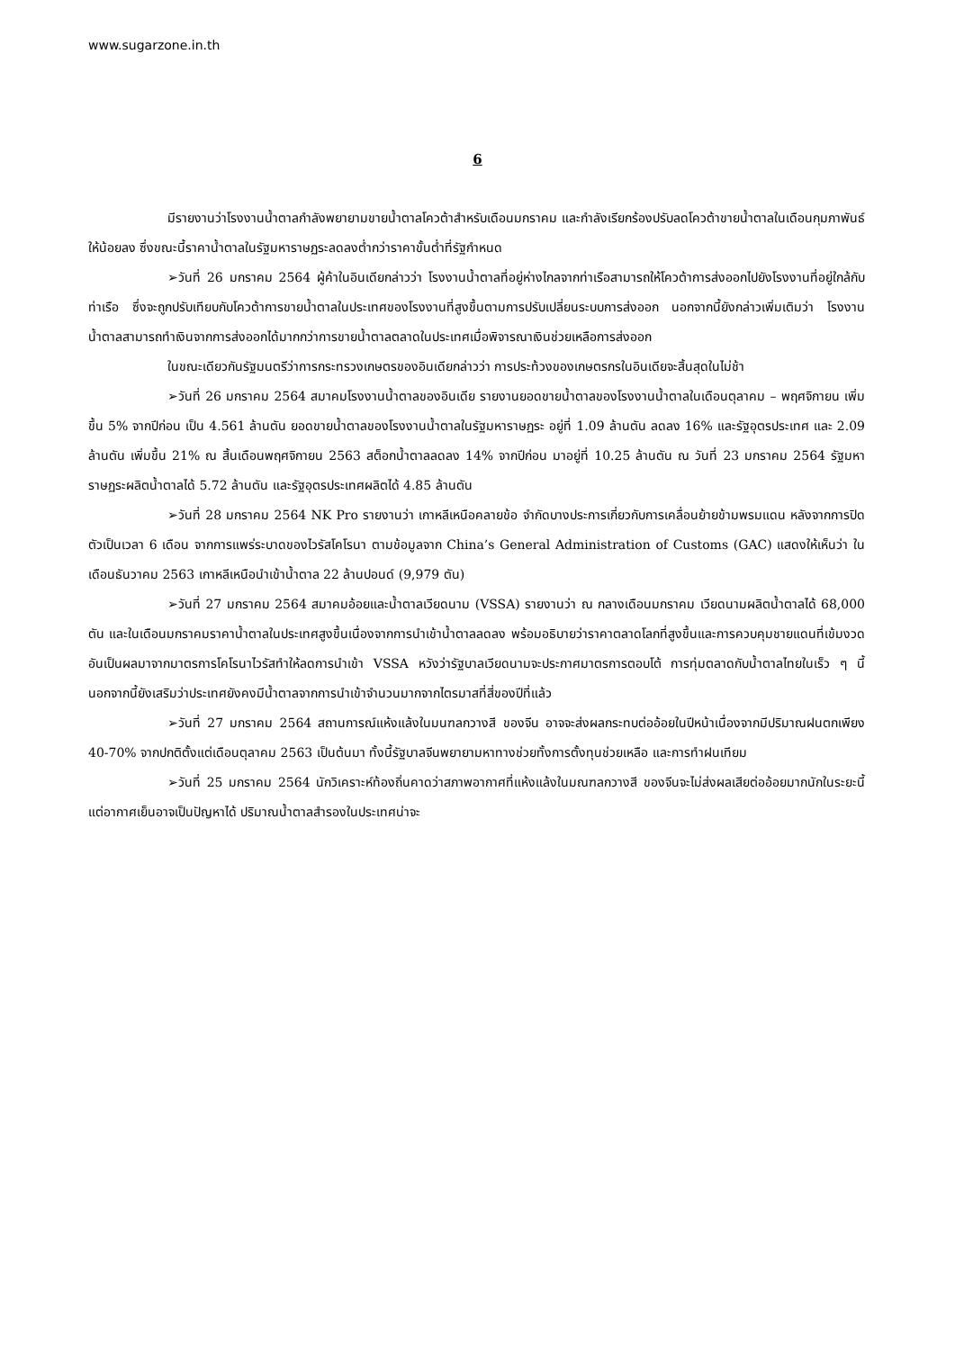www.sugarzone.in.th
6
มีรายงานว่าโรงงานน้ำตาลกำลังพยายามขายน้ำตาลโควต้าสำหรับเดือนมกราคม และกำลังเรียกร้องปรับลดโควต้าขายน้ำตาลในเดือนกุมภาพันธ์ให้น้อยลง ซึ่งขณะนี้ราคาน้ำตาลในรัฐมหาราษฏระลดลงต่ำกว่าราคาขั้นต่ำที่รัฐกำหนด
➢วันที่ 26 มกราคม 2564 ผู้ค้าในอินเดียกล่าวว่า โรงงานน้ำตาลที่อยู่ห่างไกลจากท่าเรือสามารถให้โควต้าการส่งออกไปยังโรงงานที่อยู่ใกล้กับท่าเรือ ซึ่งจะถูกปรับเทียบกับโควต้าการขายน้ำตาลในประเทศของโรงงานที่สูงขึ้นตามการปรับเปลี่ยนระบบการส่งออก นอกจากนี้ยังกล่าวเพิ่มเติมว่า โรงงานน้ำตาลสามารถทำเงินจากการส่งออกได้มากกว่าการขายน้ำตาลตลาดในประเทศเมื่อพิจารณาเงินช่วยเหลือการส่งออก
ในขณะเดียวกันรัฐมนตรีว่าการกระทรวงเกษตรของอินเดียกล่าวว่า การประท้วงของเกษตรกรในอินเดียจะสิ้นสุดในไม่ช้า
➢วันที่ 26 มกราคม 2564 สมาคมโรงงานน้ำตาลของอินเดีย รายงานยอดขายน้ำตาลของโรงงานน้ำตาลในเดือนตุลาคม – พฤศจิกายน เพิ่มขึ้น 5% จากปีก่อน เป็น 4.561 ล้านตัน ยอดขายน้ำตาลของโรงงานน้ำตาลในรัฐมหาราษฏระ อยู่ที่ 1.09 ล้านตัน ลดลง 16% และรัฐอุตรประเทศ และ 2.09 ล้านตัน เพิ่มขึ้น 21% ณ สิ้นเดือนพฤศจิกายน 2563 สต็อกน้ำตาลลดลง 14% จากปีก่อน มาอยู่ที่ 10.25 ล้านตัน ณ วันที่ 23 มกราคม 2564 รัฐมหาราษฏระผลิตน้ำตาลได้ 5.72 ล้านตัน และรัฐอุตรประเทศผลิตได้ 4.85 ล้านตัน
➢วันที่ 28 มกราคม 2564 NK Pro รายงานว่า เกาหลีเหนือคลายข้อ จำกัดบางประการเกี่ยวกับการเคลื่อนย้ายข้ามพรมแดน หลังจากการปิดตัวเป็นเวลา 6 เดือน จากการแพร่ระบาดของไวรัสโคโรนา ตามข้อมูลจาก China’s General Administration of Customs (GAC) แสดงให้เห็นว่า ในเดือนธันวาคม 2563 เกาหลีเหนือนำเข้าน้ำตาล 22 ล้านปอนด์ (9,979 ตัน)
➢วันที่ 27 มกราคม 2564 สมาคมอ้อยและน้ำตาลเวียดนาม (VSSA) รายงานว่า ณ กลางเดือนมกราคม เวียดนามผลิตน้ำตาลได้ 68,000 ตัน และในเดือนมกราคมราคาน้ำตาลในประเทศสูงขึ้นเนื่องจากการนำเข้าน้ำตาลลดลง พร้อมอธิบายว่าราคาตลาดโลกที่สูงขึ้นและการควบคุมชายแดนที่เข้มงวดอันเป็นผลมาจากมาตรการโคโรนาไวรัสทำให้ลดการนำเข้า VSSA หวังว่ารัฐบาลเวียดนามจะประกาศมาตรการตอบโต้ การทุ่มตลาดกับน้ำตาลไทยในเร็ว ๆ นี้ นอกจากนี้ยังเสริมว่าประเทศยังคงมีน้ำตาลจากการนำเข้าจำนวนมากจากไตรมาสที่สี่ของปีที่แล้ว
➢วันที่ 27 มกราคม 2564 สถานการณ์แห้งแล้งในมนฑลกวางสี ของจีน อาจจะส่งผลกระทบต่ออ้อยในปีหน้าเนื่องจากมีปริมาณฝนตกเพียง 40-70% จากปกติตั้งแต่เดือนตุลาคม 2563 เป็นต้นมา ทั้งนี้รัฐบาลจีนพยายามหาทางช่วยทั้งการตั้งทุนช่วยเหลือ และการทำฝนเทียม
➢วันที่ 25 มกราคม 2564 นักวิเคราะห์ท้องถิ่นคาดว่าสภาพอากาศที่แห้งแล้งในมณฑลกวางสี ของจีนจะไม่ส่งผลเสียต่ออ้อยมากนักในระยะนี้ แต่อากาศเย็นอาจเป็นปัญหาได้ ปริมาณน้ำตาลสำรองในประเทศน่าจะ